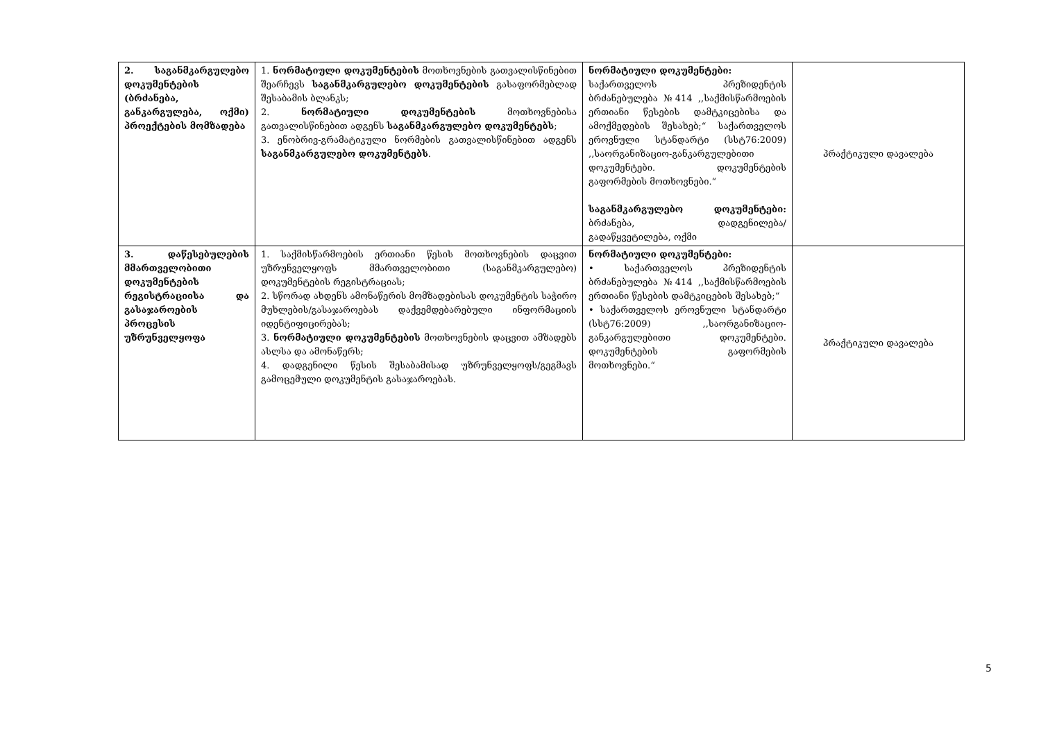| 2. საგანმკარგულებო დოკუმენტების (ბრძანება, განკარგულება, ოქმი) პროექტების მომზადება | 1. ნორმატიული დოკუმენტების მოთხოვნების გათვალისწინებით შეარჩევს საგანმკარგულებო დოკუმენტების გასაფორმებლად შესაბამის ბლანკს; 2. ნორმატიული დოკუმენტების მოთხოვნებისა გათვალისწინებით ადგენს საგანმკარგულებო დოკუმენტებს ; 3. ენობრივ-გრამატიკული ნორმების გათვალისწინებით ადგენს საგანმკარგულებო დოკუმენტებს . | ნორმატიული დოკუმენტები: საქართველოს პრეზიდენტის ბრძანებულება №414 ,,საქმისწარმოების ერთიანი წესების დამტკიცებისა და ამოქმედების შესახებ;“ საქართველოს ეროვნული სტანდარტი (სსტ76:2009) ,,საორგანიზაციო-განკარგულებითი დოკუმენტები. დოკუმენტების გაფორმების მოთხოვნები.“ საგანმკარგულებო დოკუმენტები: ბრძანება, დადგენილება/გადაწყვეტილება, ოქმი | პრაქტიკული დავალება |
| 3. დაწესებულების მმართველობითი დოკუმენტების რეგისტრაციისა და გასაჯაროების პროცესის უზრუნველყოფა | 1. საქმისწარმოების ერთიანი წესის მოთხოვნების დაცვით უზრუნველყოფს მმართველობითი (საგანმკარგულებო) დოკუმენტების რეგისტრაციას; 2. სწორად ახდენს ამონაწერის მომზადებისას დოკუმენტის საჭირო მუხლების/გასაჯაროებას დაქვემდებარებული ინფორმაციის იდენტიფიცირებას; 3. ნორმატიული დოკუმენტების მოთხოვნების დაცვით ამზადებს ასლსა და ამონაწერს; 4. დადგენილი წესის შესაბამისად უზრუნველყოფს/გეგმავს გამოცემული დოკუმენტის გასაჯაროებას. | ნორმატიული დოკუმენტები: • საქართველოს პრეზიდენტის ბრძანებულება №414 ,,საქმისწარმოების ერთიანი წესების დამტკიცების შესახებ;“ • საქართველოს ეროვნული სტანდარტი (სსტ76:2009) ,,საორგანიზაციო-განკარგულებითი დოკუმენტები. დოკუმენტების გაფორმების მოთხოვნები.“ | პრაქტიკული დავალება |
5